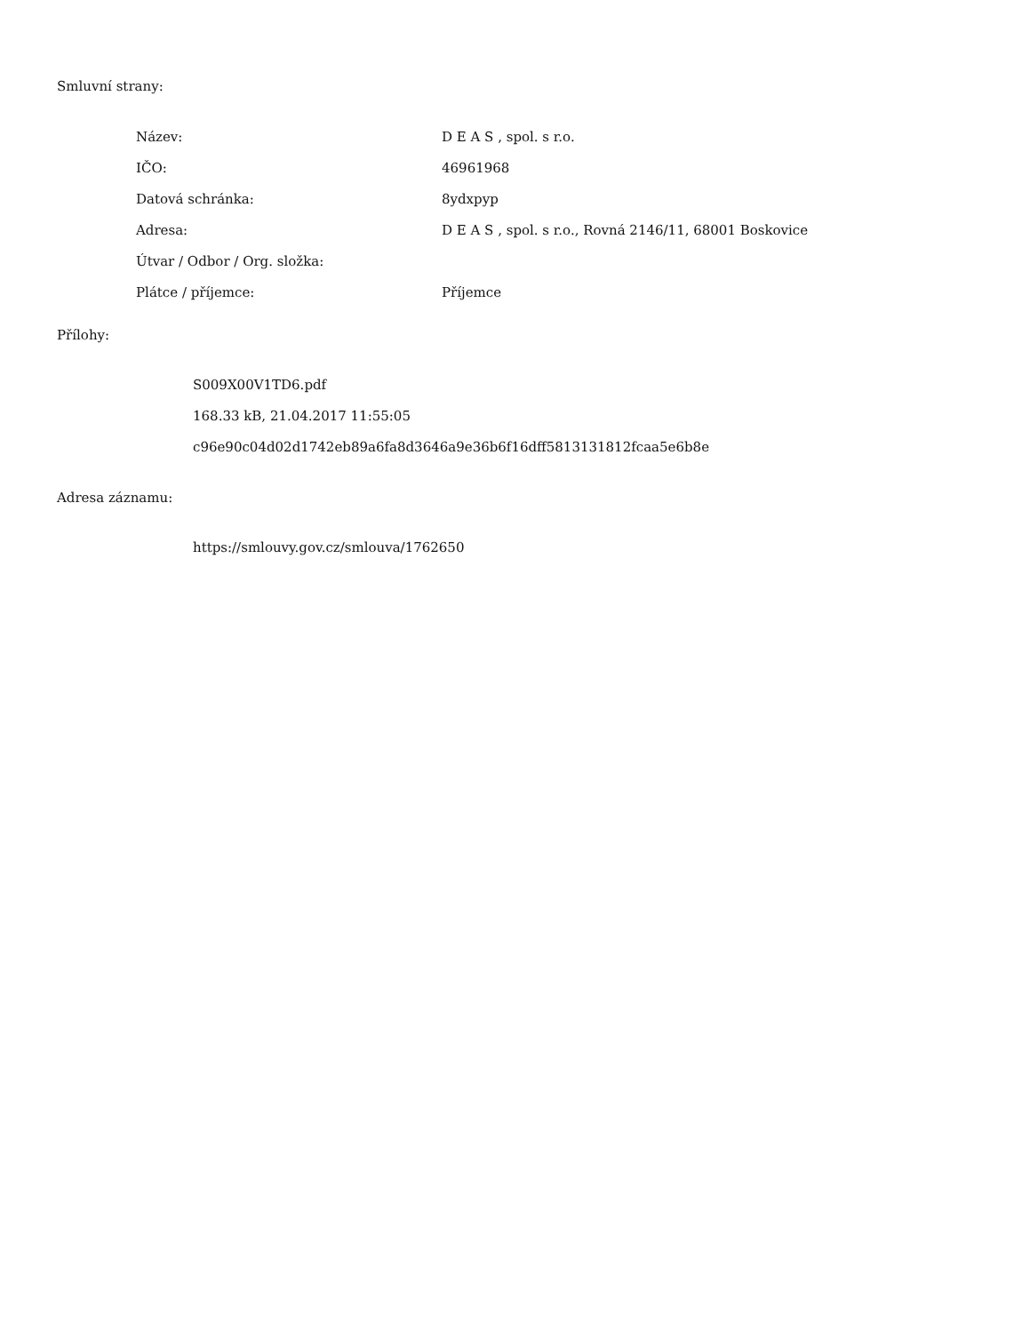Smluvní strany:
| Název: | D E A S , spol. s r.o. |
| IČO: | 46961968 |
| Datová schránka: | 8ydxpyp |
| Adresa: | D E A S , spol. s r.o., Rovná 2146/11, 68001 Boskovice |
| Útvar / Odbor / Org. složka: | |
| Plátce / příjemce: | Příjemce |
Přílohy:
S009X00V1TD6.pdf
168.33 kB, 21.04.2017 11:55:05
c96e90c04d02d1742eb89a6fa8d3646a9e36b6f16dff5813131812fcaa5e6b8e
Adresa záznamu:
https://smlouvy.gov.cz/smlouva/1762650